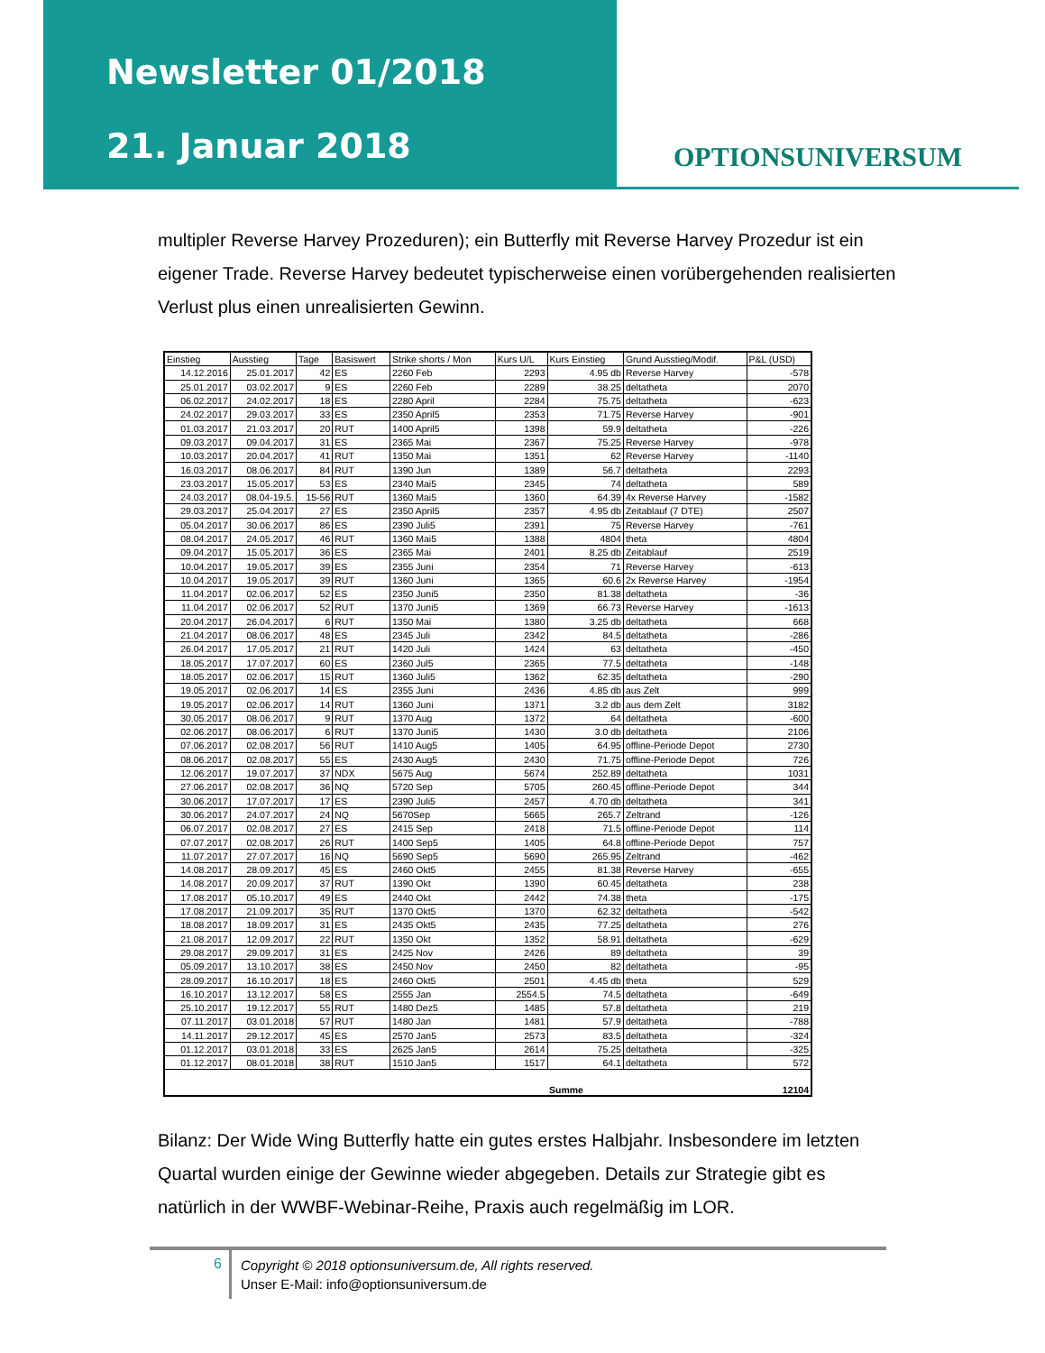Newsletter 01/2018
21. Januar 2018
OPTIONSUNIVERSUM
multipler Reverse Harvey Prozeduren); ein Butterfly mit Reverse Harvey Prozedur ist ein eigener Trade. Reverse Harvey bedeutet typischerweise einen vorübergehenden realisierten Verlust plus einen unrealisierten Gewinn.
| Einstieg | Ausstieg | Tage | Basiswert | Strike shorts / Mon | Kurs U/L | Kurs Einstieg | Grund Ausstieg/Modif. | P&L (USD) |
| --- | --- | --- | --- | --- | --- | --- | --- | --- |
| 14.12.2016 | 25.01.2017 | 42 | ES | 2260 Feb | 2293 | 4.95 db | Reverse Harvey | -578 |
| 25.01.2017 | 03.02.2017 | 9 | ES | 2260 Feb | 2289 | 38.25 | deltatheta | 2070 |
| 06.02.2017 | 24.02.2017 | 18 | ES | 2280 April | 2284 | 75.75 | deltatheta | -623 |
| 24.02.2017 | 29.03.2017 | 33 | ES | 2350 April5 | 2353 | 71.75 | Reverse Harvey | -901 |
| 01.03.2017 | 21.03.2017 | 20 | RUT | 1400 April5 | 1398 | 59.9 | deltatheta | -226 |
| 09.03.2017 | 09.04.2017 | 31 | ES | 2365 Mai | 2367 | 75.25 | Reverse Harvey | -978 |
| 10.03.2017 | 20.04.2017 | 41 | RUT | 1350 Mai | 1351 | 62 | Reverse Harvey | -1140 |
| 16.03.2017 | 08.06.2017 | 84 | RUT | 1390 Jun | 1389 | 56.7 | deltatheta | 2293 |
| 23.03.2017 | 15.05.2017 | 53 | ES | 2340 Mai5 | 2345 | 74 | deltatheta | 589 |
| 24.03.2017 | 08.04-19.5. | 15-56 | RUT | 1360 Mai5 | 1360 | 64.39 | 4x Reverse Harvey | -1582 |
| 29.03.2017 | 25.04.2017 | 27 | ES | 2350 April5 | 2357 | 4.95 db | Zeitablauf (7 DTE) | 2507 |
| 05.04.2017 | 30.06.2017 | 86 | ES | 2390 Juli5 | 2391 | 75 | Reverse Harvey | -761 |
| 08.04.2017 | 24.05.2017 | 46 | RUT | 1360 Mai5 | 1388 | 4804 | theta | 4804 |
| 09.04.2017 | 15.05.2017 | 36 | ES | 2365 Mai | 2401 | 8.25 db | Zeitablauf | 2519 |
| 10.04.2017 | 19.05.2017 | 39 | ES | 2355 Juni | 2354 | 71 | Reverse Harvey | -613 |
| 10.04.2017 | 19.05.2017 | 39 | RUT | 1360 Juni | 1365 | 60.6 | 2x Reverse Harvey | -1954 |
| 11.04.2017 | 02.06.2017 | 52 | ES | 2350 Juni5 | 2350 | 81.38 | deltatheta | -36 |
| 11.04.2017 | 02.06.2017 | 52 | RUT | 1370 Juni5 | 1369 | 66.73 | Reverse Harvey | -1613 |
| 20.04.2017 | 26.04.2017 | 6 | RUT | 1350 Mai | 1380 | 3.25 db | deltatheta | 668 |
| 21.04.2017 | 08.06.2017 | 48 | ES | 2345 Juli | 2342 | 84.5 | deltatheta | -286 |
| 26.04.2017 | 17.05.2017 | 21 | RUT | 1420 Juli | 1424 | 63 | deltatheta | -450 |
| 18.05.2017 | 17.07.2017 | 60 | ES | 2360 Jul5 | 2365 | 77.5 | deltatheta | -148 |
| 18.05.2017 | 02.06.2017 | 15 | RUT | 1360 Juli5 | 1362 | 62.35 | deltatheta | -290 |
| 19.05.2017 | 02.06.2017 | 14 | ES | 2355 Juni | 2436 | 4.85 db | aus Zelt | 999 |
| 19.05.2017 | 02.06.2017 | 14 | RUT | 1360 Juni | 1371 | 3.2 db | aus dem Zelt | 3182 |
| 30.05.2017 | 08.06.2017 | 9 | RUT | 1370 Aug | 1372 | 64 | deltatheta | -600 |
| 02.06.2017 | 08.06.2017 | 6 | RUT | 1370 Juni5 | 1430 | 3.0 db | deltatheta | 2106 |
| 07.06.2017 | 02.08.2017 | 56 | RUT | 1410 Aug5 | 1405 | 64.95 | offline-Periode Depot | 2730 |
| 08.06.2017 | 02.08.2017 | 55 | ES | 2430 Aug5 | 2430 | 71.75 | offline-Periode Depot | 726 |
| 12.06.2017 | 19.07.2017 | 37 | NDX | 5675 Aug | 5674 | 252.89 | deltatheta | 1031 |
| 27.06.2017 | 02.08.2017 | 36 | NQ | 5720 Sep | 5705 | 260.45 | offline-Periode Depot | 344 |
| 30.06.2017 | 17.07.2017 | 17 | ES | 2390 Juli5 | 2457 | 4.70 db | deltatheta | 341 |
| 30.06.2017 | 24.07.2017 | 24 | NQ | 5670Sep | 5665 | 265.7 | Zeltrand | -126 |
| 06.07.2017 | 02.08.2017 | 27 | ES | 2415 Sep | 2418 | 71.5 | offline-Periode Depot | 114 |
| 07.07.2017 | 02.08.2017 | 26 | RUT | 1400 Sep5 | 1405 | 64.8 | offline-Periode Depot | 757 |
| 11.07.2017 | 27.07.2017 | 16 | NQ | 5690 Sep5 | 5690 | 265.95 | Zeltrand | -462 |
| 14.08.2017 | 28.09.2017 | 45 | ES | 2460 Okt5 | 2455 | 81.38 | Reverse Harvey | -655 |
| 14.08.2017 | 20.09.2017 | 37 | RUT | 1390 Okt | 1390 | 60.45 | deltatheta | 238 |
| 17.08.2017 | 05.10.2017 | 49 | ES | 2440 Okt | 2442 | 74.38 | theta | -175 |
| 17.08.2017 | 21.09.2017 | 35 | RUT | 1370 Okt5 | 1370 | 62.32 | deltatheta | -542 |
| 18.08.2017 | 18.09.2017 | 31 | ES | 2435 Okt5 | 2435 | 77.25 | deltatheta | 276 |
| 21.08.2017 | 12.09.2017 | 22 | RUT | 1350 Okt | 1352 | 58.91 | deltatheta | -629 |
| 29.08.2017 | 29.09.2017 | 31 | ES | 2425 Nov | 2426 | 89 | deltatheta | 39 |
| 05.09.2017 | 13.10.2017 | 38 | ES | 2450 Nov | 2450 | 82 | deltatheta | -95 |
| 28.09.2017 | 16.10.2017 | 18 | ES | 2460 Okt5 | 2501 | 4.45 db | theta | 529 |
| 16.10.2017 | 13.12.2017 | 58 | ES | 2555 Jan | 2554.5 | 74.5 | deltatheta | -649 |
| 25.10.2017 | 19.12.2017 | 55 | RUT | 1480 Dez5 | 1485 | 57.8 | deltatheta | 219 |
| 07.11.2017 | 03.01.2018 | 57 | RUT | 1480 Jan | 1481 | 57.9 | deltatheta | -788 |
| 14.11.2017 | 29.12.2017 | 45 | ES | 2570 Jan5 | 2573 | 83.5 | deltatheta | -324 |
| 01.12.2017 | 03.01.2018 | 33 | ES | 2625 Jan5 | 2614 | 75.25 | deltatheta | -325 |
| 01.12.2017 | 08.01.2018 | 38 | RUT | 1510 Jan5 | 1517 | 64.1 | deltatheta | 572 |
| | | | | | | Summe | | 12104 |
Bilanz: Der Wide Wing Butterfly hatte ein gutes erstes Halbjahr. Insbesondere im letzten Quartal wurden einige der Gewinne wieder abgegeben. Details zur Strategie gibt es natürlich in der WWBF-Webinar-Reihe, Praxis auch regelmäßig im LOR.
6
Copyright © 2018 optionsuniversum.de, All rights reserved.
Unser E-Mail: info@optionsuniversum.de